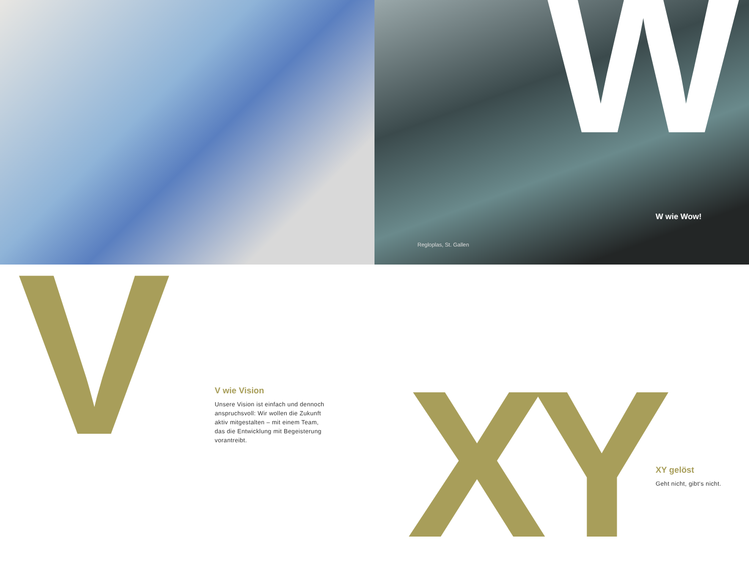W
W wie Wow!
Regloplas, St. Gallen
V
V wie Vision
Unsere Vision ist einfach und dennoch anspruchsvoll: Wir wollen die Zukunft aktiv mitgestalten – mit einem Team, das die Entwicklung mit Begeisterung vorantreibt.
XY
XY gelöst
Geht nicht, gibt‘s nicht.